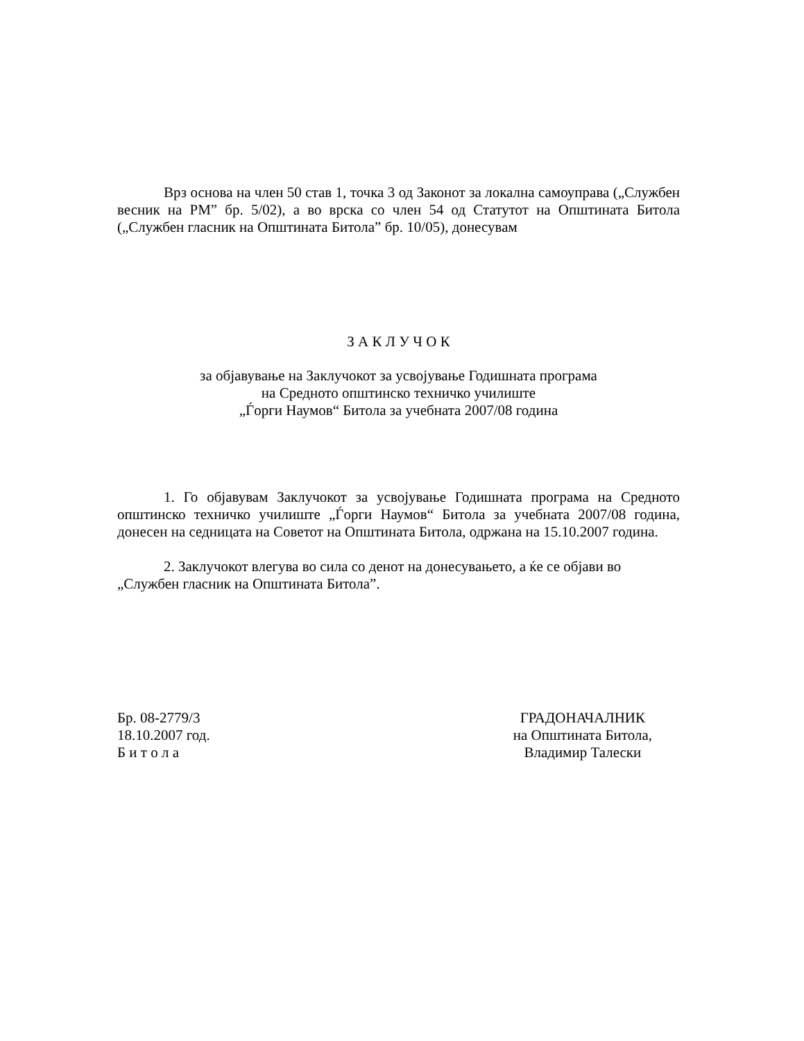Врз основа на член 50 став 1, точка 3 од Законот за локална самоуправа („Службен весник на РМ” бр. 5/02), а во врска со член 54 од Статутот на Општината Битола („Службен гласник на Општината Битола” бр. 10/05), донесувам
З А К Л У Ч О К
за објавување на Заклучокот за усвојување Годишната програма
на Средното општинско техничко училиште
„Ѓорги Наумов“ Битола за учебната 2007/08 година
1. Го објавувам Заклучокот за усвојување Годишната програма на Средното општинско техничко училиште „Ѓорги Наумов“ Битола за учебната 2007/08 година, донесен на седницата на Советот на Општината Битола, одржана на 15.10.2007 година.
2. Заклучокот влегува во сила со денот на донесувањето, а ќе се објави во „Службен гласник на Општината Битола”.
Бр. 08-2779/3
18.10.2007 год.
Б и т о л а
ГРАДОНАЧАЛНИК
на Општината Битола,
Владимир Талески